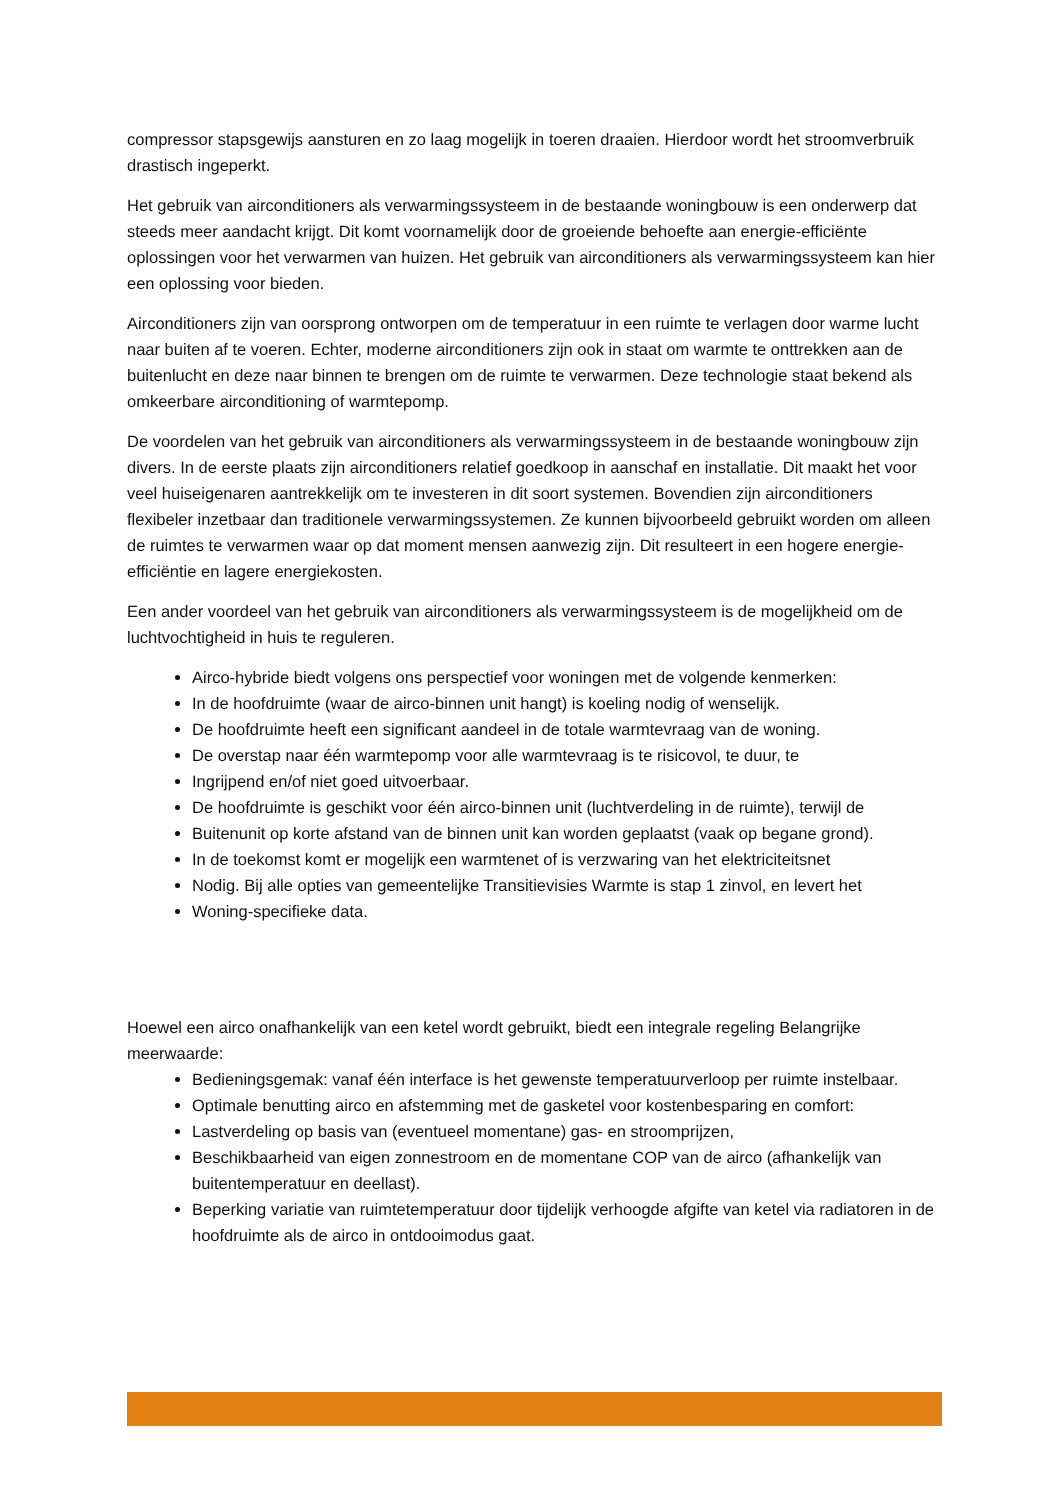compressor stapsgewijs aansturen en zo laag mogelijk in toeren draaien. Hierdoor wordt het stroomverbruik drastisch ingeperkt.
Het gebruik van airconditioners als verwarmingssysteem in de bestaande woningbouw is een onderwerp dat steeds meer aandacht krijgt. Dit komt voornamelijk door de groeiende behoefte aan energie-efficiënte oplossingen voor het verwarmen van huizen. Het gebruik van airconditioners als verwarmingssysteem kan hier een oplossing voor bieden.
Airconditioners zijn van oorsprong ontworpen om de temperatuur in een ruimte te verlagen door warme lucht naar buiten af te voeren. Echter, moderne airconditioners zijn ook in staat om warmte te onttrekken aan de buitenlucht en deze naar binnen te brengen om de ruimte te verwarmen. Deze technologie staat bekend als omkeerbare airconditioning of warmtepomp.
De voordelen van het gebruik van airconditioners als verwarmingssysteem in de bestaande woningbouw zijn divers. In de eerste plaats zijn airconditioners relatief goedkoop in aanschaf en installatie. Dit maakt het voor veel huiseigenaren aantrekkelijk om te investeren in dit soort systemen. Bovendien zijn airconditioners flexibeler inzetbaar dan traditionele verwarmingssystemen. Ze kunnen bijvoorbeeld gebruikt worden om alleen de ruimtes te verwarmen waar op dat moment mensen aanwezig zijn. Dit resulteert in een hogere energie-efficiëntie en lagere energiekosten.
Een ander voordeel van het gebruik van airconditioners als verwarmingssysteem is de mogelijkheid om de luchtvochtigheid in huis te reguleren.
Airco-hybride biedt volgens ons perspectief voor woningen met de volgende kenmerken:
In de hoofdruimte (waar de airco-binnen unit hangt) is koeling nodig of wenselijk.
De hoofdruimte heeft een significant aandeel in de totale warmtevraag van de woning.
De overstap naar één warmtepomp voor alle warmtevraag is te risicovol, te duur, te
Ingrijpend en/of niet goed uitvoerbaar.
De hoofdruimte is geschikt voor één airco-binnen unit (luchtverdeling in de ruimte), terwijl de
Buitenunit op korte afstand van de binnen unit kan worden geplaatst (vaak op begane grond).
In de toekomst komt er mogelijk een warmtenet of is verzwaring van het elektriciteitsnet
Nodig. Bij alle opties van gemeentelijke Transitievisies Warmte is stap 1 zinvol, en levert het
Woning-specifieke data.
Hoewel een airco onafhankelijk van een ketel wordt gebruikt, biedt een integrale regeling Belangrijke meerwaarde:
Bedieningsgemak: vanaf één interface is het gewenste temperatuurverloop per ruimte instelbaar.
Optimale benutting airco en afstemming met de gasketel voor kostenbesparing en comfort:
Lastverdeling op basis van (eventueel momentane) gas- en stroomprijzen,
Beschikbaarheid van eigen zonnestroom en de momentane COP van de airco (afhankelijk van buitentemperatuur en deellast).
Beperking variatie van ruimtetemperatuur door tijdelijk verhoogde afgifte van ketel via radiatoren in de hoofdruimte als de airco in ontdooimodus gaat.